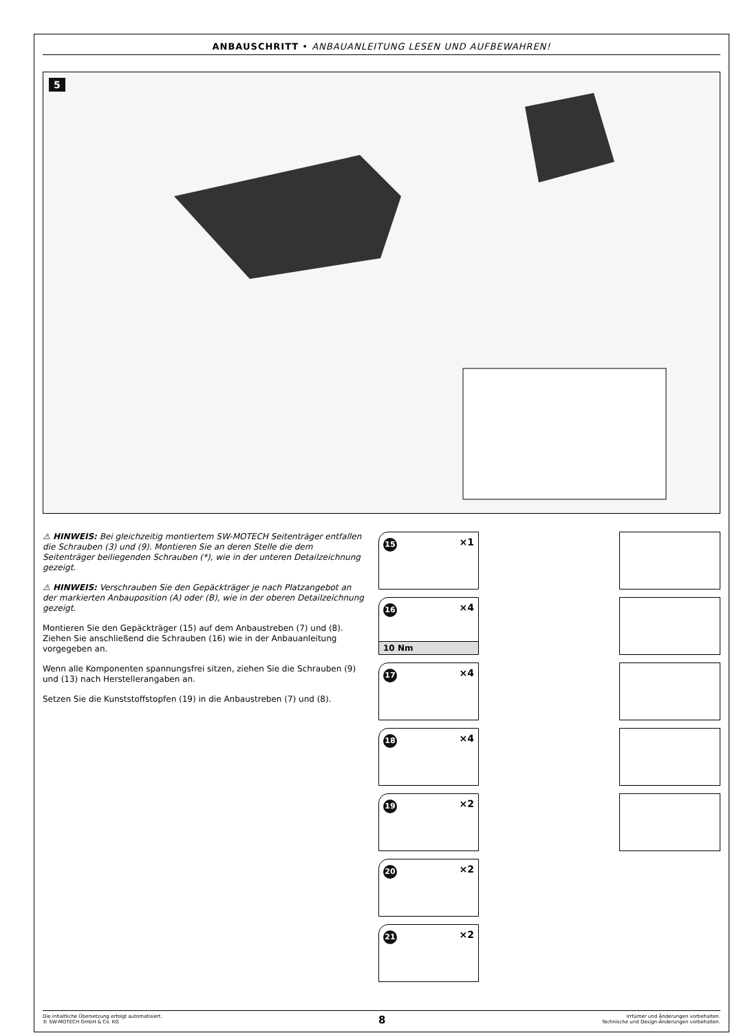ANBAUSCHRITT • ANBAUANLEITUNG LESEN UND AUFBEWAHREN!
5
⚠ HINWEIS: Bei gleichzeitig montiertem SW-MOTECH Seitenträger entfallen die Schrauben (3) und (9). Montieren Sie an deren Stelle die dem Seitenträger beiliegenden Schrauben (*), wie in der unteren Detailzeichnung gezeigt.
⚠ HINWEIS: Verschrauben Sie den Gepäckträger je nach Platzangebot an der markierten Anbauposition (A) oder (B), wie in der oberen Detailzeichnung gezeigt.
Montieren Sie den Gepäckträger (15) auf dem Anbaustreben (7) und (8). Ziehen Sie anschließend die Schrauben (16) wie in der Anbauanleitung vorgegeben an.
Wenn alle Komponenten spannungsfrei sitzen, ziehen Sie die Schrauben (9) und (13) nach Herstellerangaben an.
Setzen Sie die Kunststoffstopfen (19) in die Anbaustreben (7) und (8).
15 ×1
16 ×4
10 Nm
17 ×4
18 ×4
19 ×2
20 ×2
21 ×2
Die inhaltliche Übersetzung erfolgt automatisiert.
© SW-MOTECH GmbH & Co. KG
8
Irrtümer und Änderungen vorbehalten.
Technische und Design-Änderungen vorbehalten.